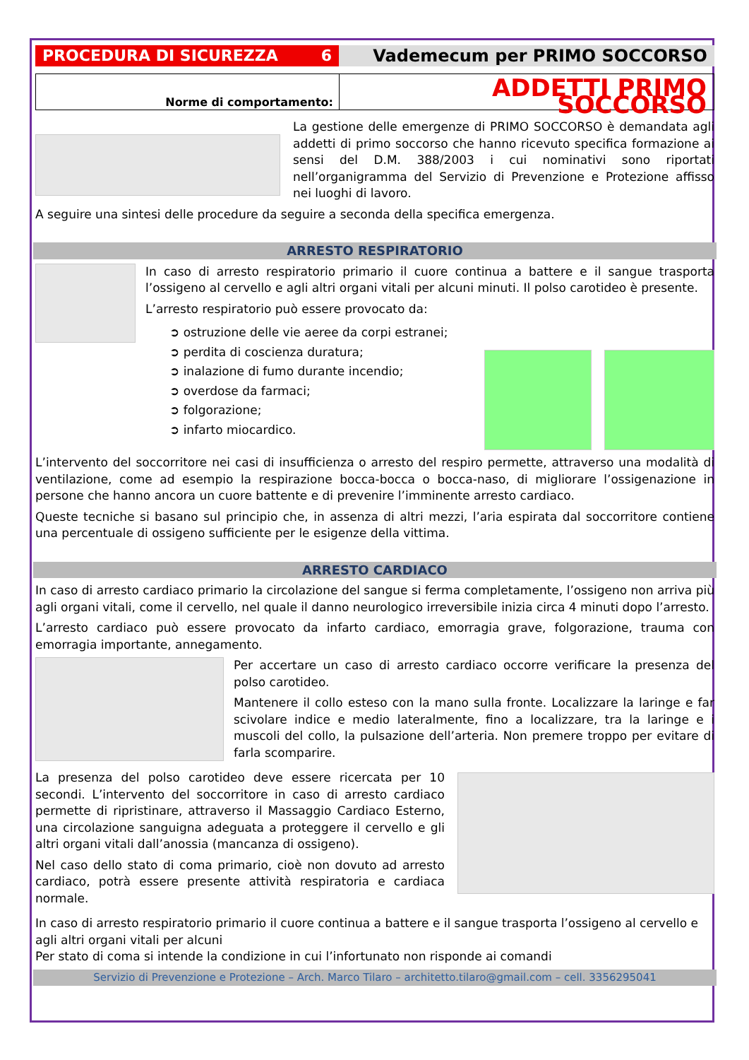PROCEDURA DI SICUREZZA 6
Vademecum per PRIMO SOCCORSO
Norme di comportamento:
ADDETTI PRIMO SOCCORSO
La gestione delle emergenze di PRIMO SOCCORSO è demandata agli addetti di primo soccorso che hanno ricevuto specifica formazione ai sensi del D.M. 388/2003 i cui nominativi sono riportati nell’organigramma del Servizio di Prevenzione e Protezione affisso nei luoghi di lavoro.
A seguire una sintesi delle procedure da seguire a seconda della specifica emergenza.
ARRESTO RESPIRATORIO
In caso di arresto respiratorio primario il cuore continua a battere e il sangue trasporta l’ossigeno al cervello e agli altri organi vitali per alcuni minuti. Il polso carotideo è presente.
L’arresto respiratorio può essere provocato da:
➲ ostruzione delle vie aeree da corpi estranei;
➲ perdita di coscienza duratura;
➲ inalazione di fumo durante incendio;
➲ overdose da farmaci;
➲ folgorazione;
➲ infarto miocardico.
L’intervento del soccorritore nei casi di insufficienza o arresto del respiro permette, attraverso una modalità di ventilazione, come ad esempio la respirazione bocca-bocca o bocca-naso, di migliorare l’ossigenazione in persone che hanno ancora un cuore battente e di prevenire l’imminente arresto cardiaco.
Queste tecniche si basano sul principio che, in assenza di altri mezzi, l’aria espirata dal soccorritore contiene una percentuale di ossigeno sufficiente per le esigenze della vittima.
ARRESTO CARDIACO
In caso di arresto cardiaco primario la circolazione del sangue si ferma completamente, l’ossigeno non arriva più agli organi vitali, come il cervello, nel quale il danno neurologico irreversibile inizia circa 4 minuti dopo l’arresto.
L’arresto cardiaco può essere provocato da infarto cardiaco, emorragia grave, folgorazione, trauma con emorragia importante, annegamento.
Per accertare un caso di arresto cardiaco occorre verificare la presenza del polso carotideo.
Mantenere il collo esteso con la mano sulla fronte. Localizzare la laringe e far scivolare indice e medio lateralmente, fino a localizzare, tra la laringe e i muscoli del collo, la pulsazione dell’arteria. Non premere troppo per evitare di farla scomparire.
La presenza del polso carotideo deve essere ricercata per 10 secondi. L’intervento del soccorritore in caso di arresto cardiaco permette di ripristinare, attraverso il Massaggio Cardiaco Esterno, una circolazione sanguigna adeguata a proteggere il cervello e gli altri organi vitali dall’anossia (mancanza di ossigeno).
Nel caso dello stato di coma primario, cioè non dovuto ad arresto cardiaco, potrà essere presente attività respiratoria e cardiaca normale.
In caso di arresto respiratorio primario il cuore continua a battere e il sangue trasporta l’ossigeno al cervello e agli altri organi vitali per alcuni
Per stato di coma si intende la condizione in cui l’infortunato non risponde ai comandi
Servizio di Prevenzione e Protezione – Arch. Marco Tilaro – architetto.tilaro@gmail.com – cell. 3356295041